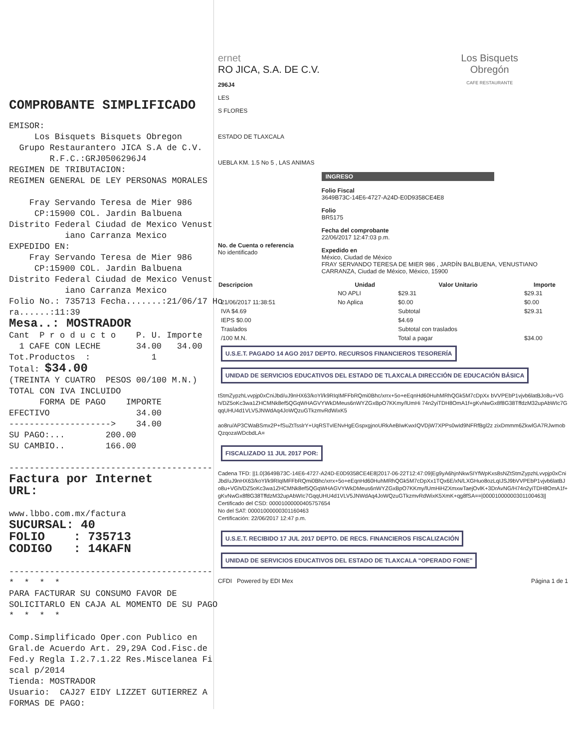COMPROBANTE SIMPLIFICADO
EMISOR: Los Bisquets Bisquets Obregon Grupo Restaurantero JICA S.A de C.V. R.F.C.:GRJ0506296J4 REGIMEN DE TRIBUTACION: REGIMEN GENERAL DE LEY PERSONAS MORALES Fray Servando Teresa de Mier 986 CP:15900 COL. Jardin Balbuena Distrito Federal Ciudad de Mexico Venust iano Carranza Mexico EXPEDIDO EN: Fray Servando Teresa de Mier 986 CP:15900 COL. Jardin Balbuena Distrito Federal Ciudad de Mexico Venust iano Carranza Mexico Folio No.: 735713 Fecha.......:21/06/17 Ho ra......:11:39 Mesa..: MOSTRADOR Cant P r o d u c t o P. U. Importe 1 CAFE CON LECHE 34.00 34.00 Tot.Productos : 1 Total: $34.00 (TREINTA Y CUATRO PESOS 00/100 M.N.) TOTAL CON IVA INCLUIDO FORMA DE PAGO IMPORTE EFECTIVO 34.00 --------------------> 34.00 SU PAGO:... 200.00 SU CAMBIO.. 166.00 ---------------------------------------- Factura por Internet URL: www.lbbo.com.mx/factura SUCURSAL: 40 FOLIO : 735713 CODIGO : 14KAFN ---------------------------------------- * * * * PARA FACTURAR SU CONSUMO FAVOR DE SOLICITARLO EN CAJA AL MOMENTO DE SU PAGO * * * * Comp.Simplificado Oper.con Publico en Gral.de Acuerdo Art. 29,29A Cod.Fisc.de Fed.y Regla I.2.7.1.22 Res.Miscelanea Fi scal p/2014 Tienda: MOSTRADOR Usuario: CAJ27 EIDY LIZZET GUTIERREZ A FORMAS DE PAGO:
ernet
RO JICA, S.A. DE C.V.
296J4
LES
S FLORES
ESTADO DE TLAXCALA
UEBLA KM. 1.5 No 5 , LAS ANIMAS
Los Bisquets
Obregón
CAFE RESTAURANTE
No. de Cuenta o referencia
No identificado
INGRESO
Folio Fiscal
3649B73C-14E6-4727-A24D-E0D9358CE4E8
Folio
BR5175
Fecha del comprobante
22/06/2017 12:47:03 p.m.
Expedido en
México, Ciudad de México
FRAY SERVANDO TERESA DE MIER 986 , JARDÍN BALBUENA, VENUSTIANO CARRANZA, Ciudad de México, México, 15900
| Descripcion | Unidad | Valor Unitario | Importe |
| --- | --- | --- | --- |
| | NO APLI | $29.31 | $29.31 |
| 21/06/2017 11:38:51 | No Aplica | $0.00 | $0.00 |
| IVA $4.69 | | Subtotal | $29.31 |
| IEPS $0.00 | | $4.69 | |
| Traslados | | Subtotal con traslados | |
| /100 M.N. | | Total a pagar | $34.00 |
U.S.E.T. PAGADO 14 AGO 2017 DEPTO. RECURSOS FINANCIEROS TESORERÍA
UNIDAD DE SERVICIOS EDUCATIVOS DEL ESTADO DE TLAXCALA DIRECCIÓN DE EDUCACIÓN BÁSICA
tStmZypzhLvvpjp0xCniJbd/uJ9nHX63/koYl/k9RIqIMFFbRQmi0Bhc/xrrx+5o+eEqnHd60HuhMRhQGk5M7cDpXx bVVPEbP1vjvb6latBJo8u+VGh/DZ5oKc3wa1ZHCMNk8ef5QGqWHAGVYWkDMeus6nWYZGxBpO7KKmy/lUmHi 74n2yiTDH8OmA1f+gKvNwGx8f8G38TffdzM32upAbWIc7GqqUHU4d1VLV5JNWdAq4JoWQzuGTkzmvRdWixK5
ao8ru/AP3CWaBSmx2P+fSuZtTsslrY+UqRSTvIENvHgEGspxgjnoURkAeBIwKwxIQVDjW7XPPs0wId9NFRfBgl2z zixDmmm6ZkwlGA7RJwmobQzqozaWDcbdLA=
FISCALIZADO 11 JUL 2017 POR:
Cadena TFD: ||1.0|3649B73C-14E6-4727-A24D-E0D9358CE4E8|2017-06-22T12:47:09|Eg9yA6hjnNkwSIYfWpKxs8sNZtStmZypzhLvvpjp0xCniJbd/uJ9nHX63/koYl/k9RIqIMFFbRQmi0Bhc/xrrx+5o+eEqnHd60HuhMRhQGk5M7cDpXx1TQx6E/xN/LXGHuo8ozLqIJSJ9bVVPEbP1vjvb6latBJo8u+VGh/DZ5oKc3wa1ZHCMNk8ef5QGqWHAGVYWkDMeus6nWYZGxBpO7KKmy/lUmHiHZXmxwTaejOvlK+3DrAvNG/H74n2yiTDH8OmA1f+gKvNwGx8f8G38TffdzM32upAbWIc7GqqUHU4d1VLV5JNWdAq4JoWQzuGTkzmvRdWixK5XmK+qg8fSA==|00001000000301100463||
Certificado del CSD: 00001000000405757654
No del SAT: 00001000000301160463
Certificación: 22/06/2017 12:47 p.m.
U.S.E.T. RECIBIDO 17 JUL 2017 DEPTO. DE RECS. FINANCIEROS FISCALIZACIÓN
UNIDAD DE SERVICIOS EDUCATIVOS DEL ESTADO DE TLAXCALA "OPERADO FONE"
CFDI Powered by EDI Mex Página 1 de 1